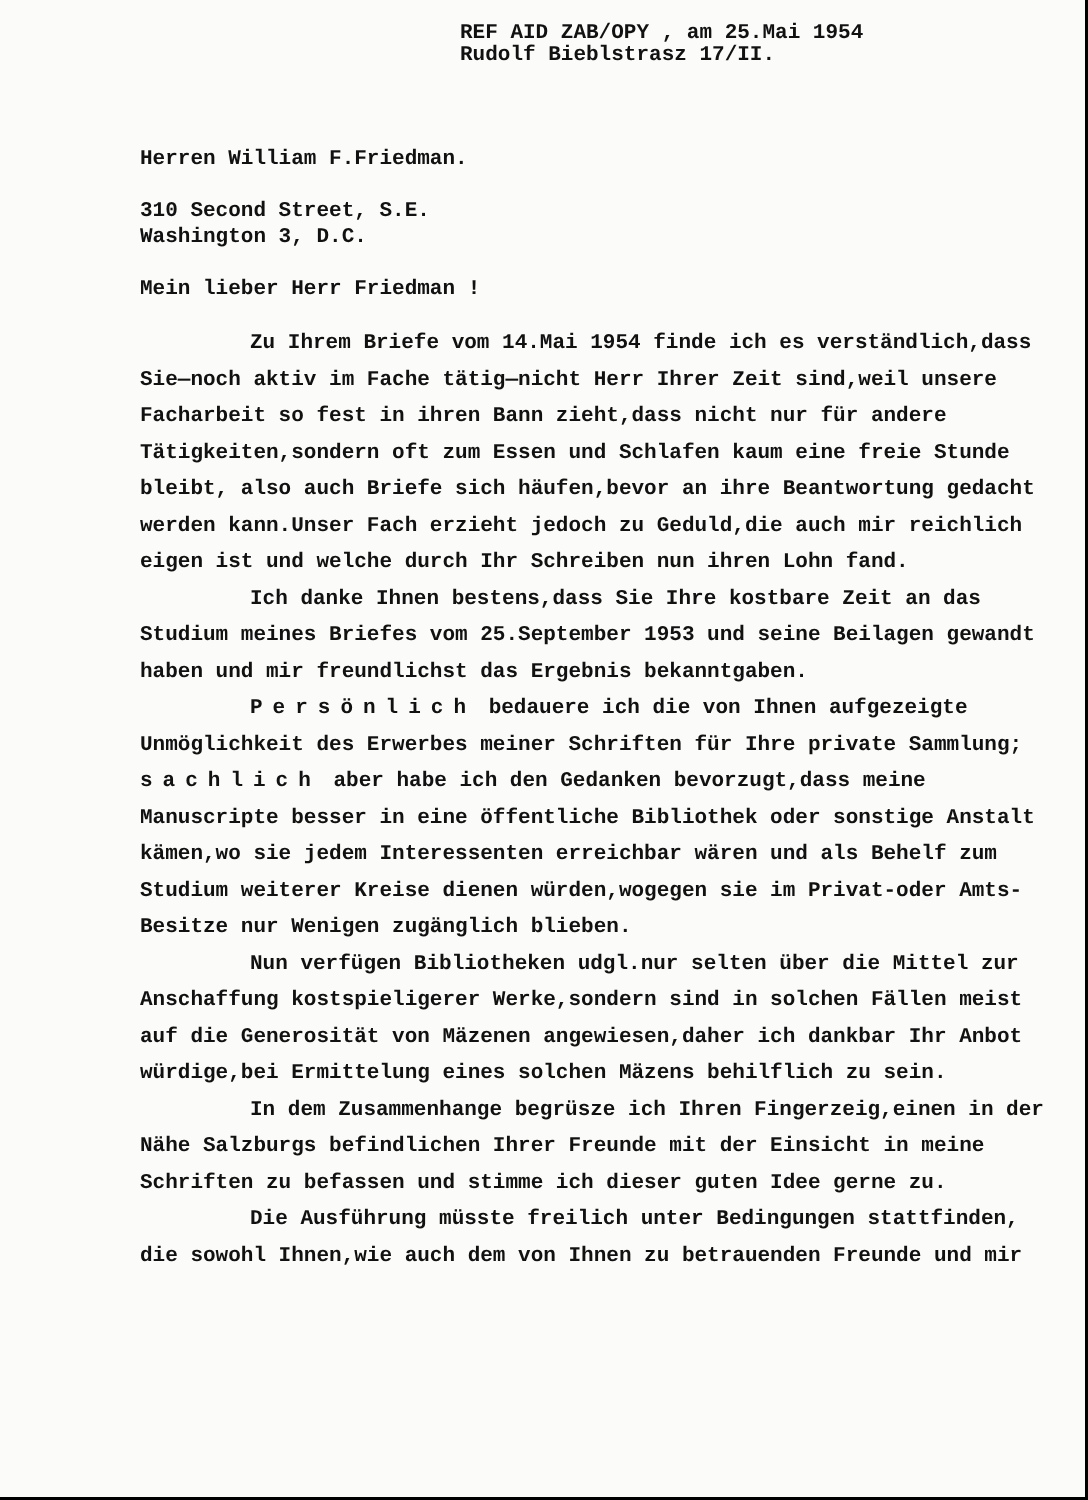REF AID ZAB/OPY , am 25.Mai 1954
Rudolf Bieblstrasz 17/II.
Herren William F.Friedman.
310 Second Street, S.E.
Washington 3, D.C.
Mein lieber Herr Friedman !
Zu Ihrem Briefe vom 14.Mai 1954 finde ich es verständlich,dass Sie—noch aktiv im Fache tätig—nicht Herr Ihrer Zeit sind,weil unsere Facharbeit so fest in ihren Bann zieht,dass nicht nur für andere Tätigkeiten,sondern oft zum Essen und Schlafen kaum eine freie Stunde bleibt, also auch Briefe sich häufen,bevor an ihre Beantwortung gedacht werden kann.Unser Fach erzieht jedoch zu Geduld,die auch mir reichlich eigen ist und welche durch Ihr Schreiben nun ihren Lohn fand.
Ich danke Ihnen bestens,dass Sie Ihre kostbare Zeit an das Studium meines Briefes vom 25.September 1953 und seine Beilagen gewandt haben und mir freundlichst das Ergebnis bekanntgaben.
Persönlich bedauere ich die von Ihnen aufgezeigte Unmöglichkeit des Erwerbes meiner Schriften für Ihre private Sammlung; sachlich aber habe ich den Gedanken bevorzugt,dass meine Manuscripte besser in eine öffentliche Bibliothek oder sonstige Anstalt kämen,wo sie jedem Interessenten erreichbar wären und als Behelf zum Studium weiterer Kreise dienen würden,wogegen sie im Privat-oder Amts-Besitze nur Wenigen zugänglich blieben.
Nun verfügen Bibliotheken udgl.nur selten über die Mittel zur Anschaffung kostspieligerer Werke,sondern sind in solchen Fällen meist auf die Generosität von Mäzenen angewiesen,daher ich dankbar Ihr Anbot würdige,bei Ermittelung eines solchen Mäzens behilflich zu sein.
In dem Zusammenhange begrüsze ich Ihren Fingerzeig,einen in der Nähe Salzburgs befindlichen Ihrer Freunde mit der Einsicht in meine Schriften zu befassen und stimme ich dieser guten Idee gerne zu.
Die Ausführung müsste freilich unter Bedingungen stattfinden, die sowohl Ihnen,wie auch dem von Ihnen zu betrauenden Freunde und mir